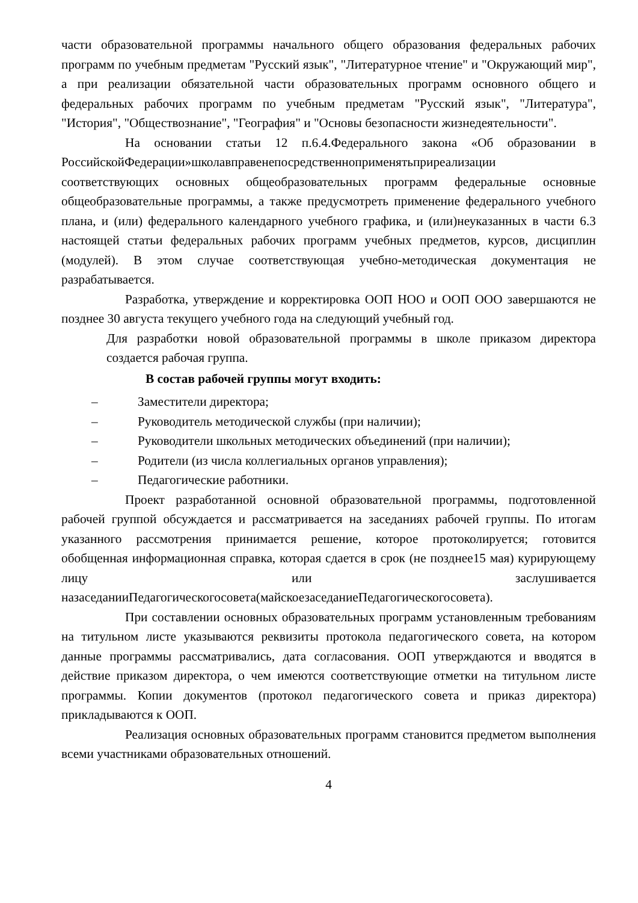части образовательной программы начального общего образования федеральных рабочих программ по учебным предметам "Русский язык", "Литературное чтение" и "Окружающий мир", а при реализации обязательной части образовательных программ основного общего и федеральных рабочих программ по учебным предметам "Русский язык", "Литература", "История", "Обществознание", "География" и "Основы безопасности жизнедеятельности".
На основании статьи 12 п.6.4.Федерального закона «Об образовании в РоссийскойФедерации»школавправенепосредственноприменятьприреализации соответствующих основных общеобразовательных программ федеральные основные общеобразовательные программы, а также предусмотреть применение федерального учебного плана, и (или) федерального календарного учебного графика, и (или)неуказанных в части 6.3 настоящей статьи федеральных рабочих программ учебных предметов, курсов, дисциплин (модулей). В этом случае соответствующая учебно-методическая документация не разрабатывается.
Разработка, утверждение и корректировка ООП НОО и ООП ООО завершаются не позднее 30 августа текущего учебного года на следующий учебный год.
Для разработки новой образовательной программы в школе приказом директора создается рабочая группа.
В состав рабочей группы могут входить:
– Заместители директора;
– Руководитель методической службы (при наличии);
– Руководители школьных методических объединений (при наличии);
– Родители (из числа коллегиальных органов управления);
– Педагогические работники.
Проект разработанной основной образовательной программы, подготовленной рабочей группой обсуждается и рассматривается на заседаниях рабочей группы. По итогам указанного рассмотрения принимается решение, которое протоколируется; готовится обобщенная информационная справка, которая сдается в срок (не позднее15 мая) курирующему лицу или заслушивается назаседанииПедагогическогосовета(майскоезаседаниеПедагогическогосовета).
При составлении основных образовательных программ установленным требованиям на титульном листе указываются реквизиты протокола педагогического совета, на котором данные программы рассматривались, дата согласования. ООП утверждаются и вводятся в действие приказом директора, о чем имеются соответствующие отметки на титульном листе программы. Копии документов (протокол педагогического совета и приказ директора) прикладываются к ООП.
Реализация основных образовательных программ становится предметом выполнения всеми участниками образовательных отношений.
4